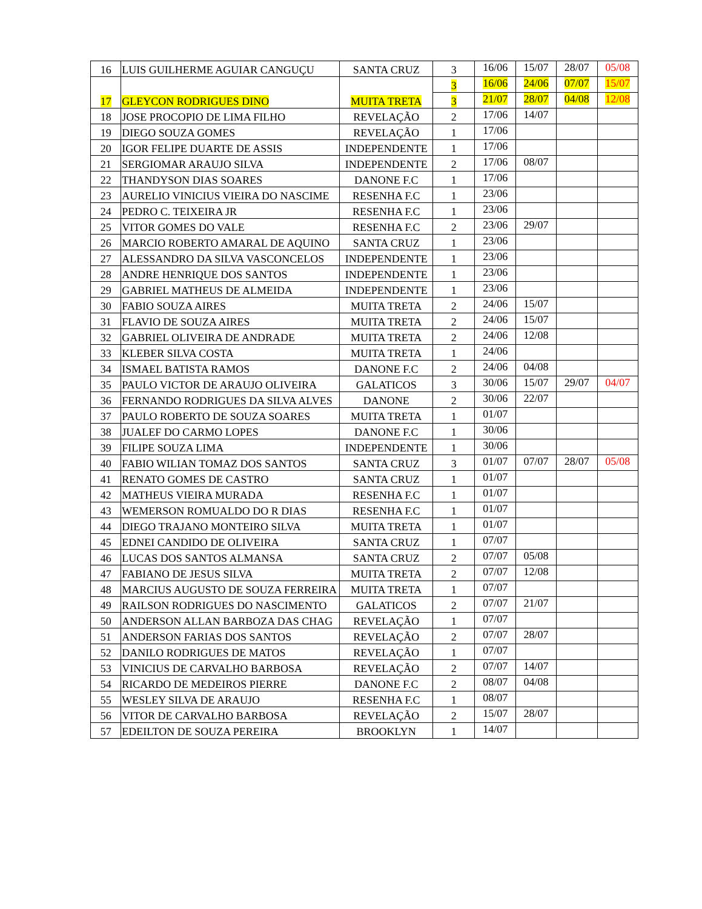| 16 | LUIS GUILHERME AGUIAR CANGUÇU | SANTA CRUZ | 3 | 16/06 | 15/07 | 28/07 | 05/08 |
| 17 | GLEYCON RODRIGUES DINO | MUITA TRETA | 3 | 16/06 | 24/06 | 07/07 | 15/07 |
| | | | 3 | 21/07 | 28/07 | 04/08 | 12/08 |
| 18 | JOSE PROCOPIO DE LIMA FILHO | REVELAÇÃO | 2 | 17/06 | 14/07 | | |
| 19 | DIEGO SOUZA GOMES | REVELAÇÃO | 1 | 17/06 | | | |
| 20 | IGOR FELIPE DUARTE DE ASSIS | INDEPENDENTE | 1 | 17/06 | | | |
| 21 | SERGIOMAR ARAUJO SILVA | INDEPENDENTE | 2 | 17/06 | 08/07 | | |
| 22 | THANDYSON DIAS SOARES | DANONE F.C | 1 | 17/06 | | | |
| 23 | AURELIO VINICIUS VIEIRA DO NASCIME | RESENHA F.C | 1 | 23/06 | | | |
| 24 | PEDRO C. TEIXEIRA JR | RESENHA F.C | 1 | 23/06 | | | |
| 25 | VITOR GOMES DO VALE | RESENHA F.C | 2 | 23/06 | 29/07 | | |
| 26 | MARCIO ROBERTO AMARAL DE AQUINO | SANTA CRUZ | 1 | 23/06 | | | |
| 27 | ALESSANDRO DA SILVA VASCONCELOS | INDEPENDENTE | 1 | 23/06 | | | |
| 28 | ANDRE HENRIQUE DOS SANTOS | INDEPENDENTE | 1 | 23/06 | | | |
| 29 | GABRIEL MATHEUS DE ALMEIDA | INDEPENDENTE | 1 | 23/06 | | | |
| 30 | FABIO SOUZA AIRES | MUITA TRETA | 2 | 24/06 | 15/07 | | |
| 31 | FLAVIO DE SOUZA AIRES | MUITA TRETA | 2 | 24/06 | 15/07 | | |
| 32 | GABRIEL OLIVEIRA DE ANDRADE | MUITA TRETA | 2 | 24/06 | 12/08 | | |
| 33 | KLEBER SILVA COSTA | MUITA TRETA | 1 | 24/06 | | | |
| 34 | ISMAEL BATISTA RAMOS | DANONE F.C | 2 | 24/06 | 04/08 | | |
| 35 | PAULO VICTOR DE ARAUJO OLIVEIRA | GALATICOS | 3 | 30/06 | 15/07 | 29/07 | 04/07 |
| 36 | FERNANDO RODRIGUES DA SILVA ALVES | DANONE | 2 | 30/06 | 22/07 | | |
| 37 | PAULO ROBERTO DE SOUZA SOARES | MUITA TRETA | 1 | 01/07 | | | |
| 38 | JUALEF DO CARMO LOPES | DANONE F.C | 1 | 30/06 | | | |
| 39 | FILIPE SOUZA LIMA | INDEPENDENTE | 1 | 30/06 | | | |
| 40 | FABIO WILIAN TOMAZ DOS SANTOS | SANTA CRUZ | 3 | 01/07 | 07/07 | 28/07 | 05/08 |
| 41 | RENATO GOMES DE CASTRO | SANTA CRUZ | 1 | 01/07 | | | |
| 42 | MATHEUS VIEIRA MURADA | RESENHA F.C | 1 | 01/07 | | | |
| 43 | WEMERSON ROMUALDO DO R DIAS | RESENHA F.C | 1 | 01/07 | | | |
| 44 | DIEGO TRAJANO MONTEIRO SILVA | MUITA TRETA | 1 | 01/07 | | | |
| 45 | EDNEI CANDIDO DE OLIVEIRA | SANTA CRUZ | 1 | 07/07 | | | |
| 46 | LUCAS DOS SANTOS ALMANSA | SANTA CRUZ | 2 | 07/07 | 05/08 | | |
| 47 | FABIANO DE JESUS SILVA | MUITA TRETA | 2 | 07/07 | 12/08 | | |
| 48 | MARCIUS AUGUSTO DE SOUZA FERREIRA | MUITA TRETA | 1 | 07/07 | | | |
| 49 | RAILSON RODRIGUES DO NASCIMENTO | GALATICOS | 2 | 07/07 | 21/07 | | |
| 50 | ANDERSON ALLAN BARBOZA DAS CHAG | REVELAÇÃO | 1 | 07/07 | | | |
| 51 | ANDERSON FARIAS DOS SANTOS | REVELAÇÃO | 2 | 07/07 | 28/07 | | |
| 52 | DANILO RODRIGUES DE MATOS | REVELAÇÃO | 1 | 07/07 | | | |
| 53 | VINICIUS DE CARVALHO BARBOSA | REVELAÇÃO | 2 | 07/07 | 14/07 | | |
| 54 | RICARDO DE MEDEIROS PIERRE | DANONE F.C | 2 | 08/07 | 04/08 | | |
| 55 | WESLEY SILVA DE ARAUJO | RESENHA F.C | 1 | 08/07 | | | |
| 56 | VITOR DE CARVALHO BARBOSA | REVELAÇÃO | 2 | 15/07 | 28/07 | | |
| 57 | EDEILTON DE SOUZA PEREIRA | BROOKLYN | 1 | 14/07 | | | |